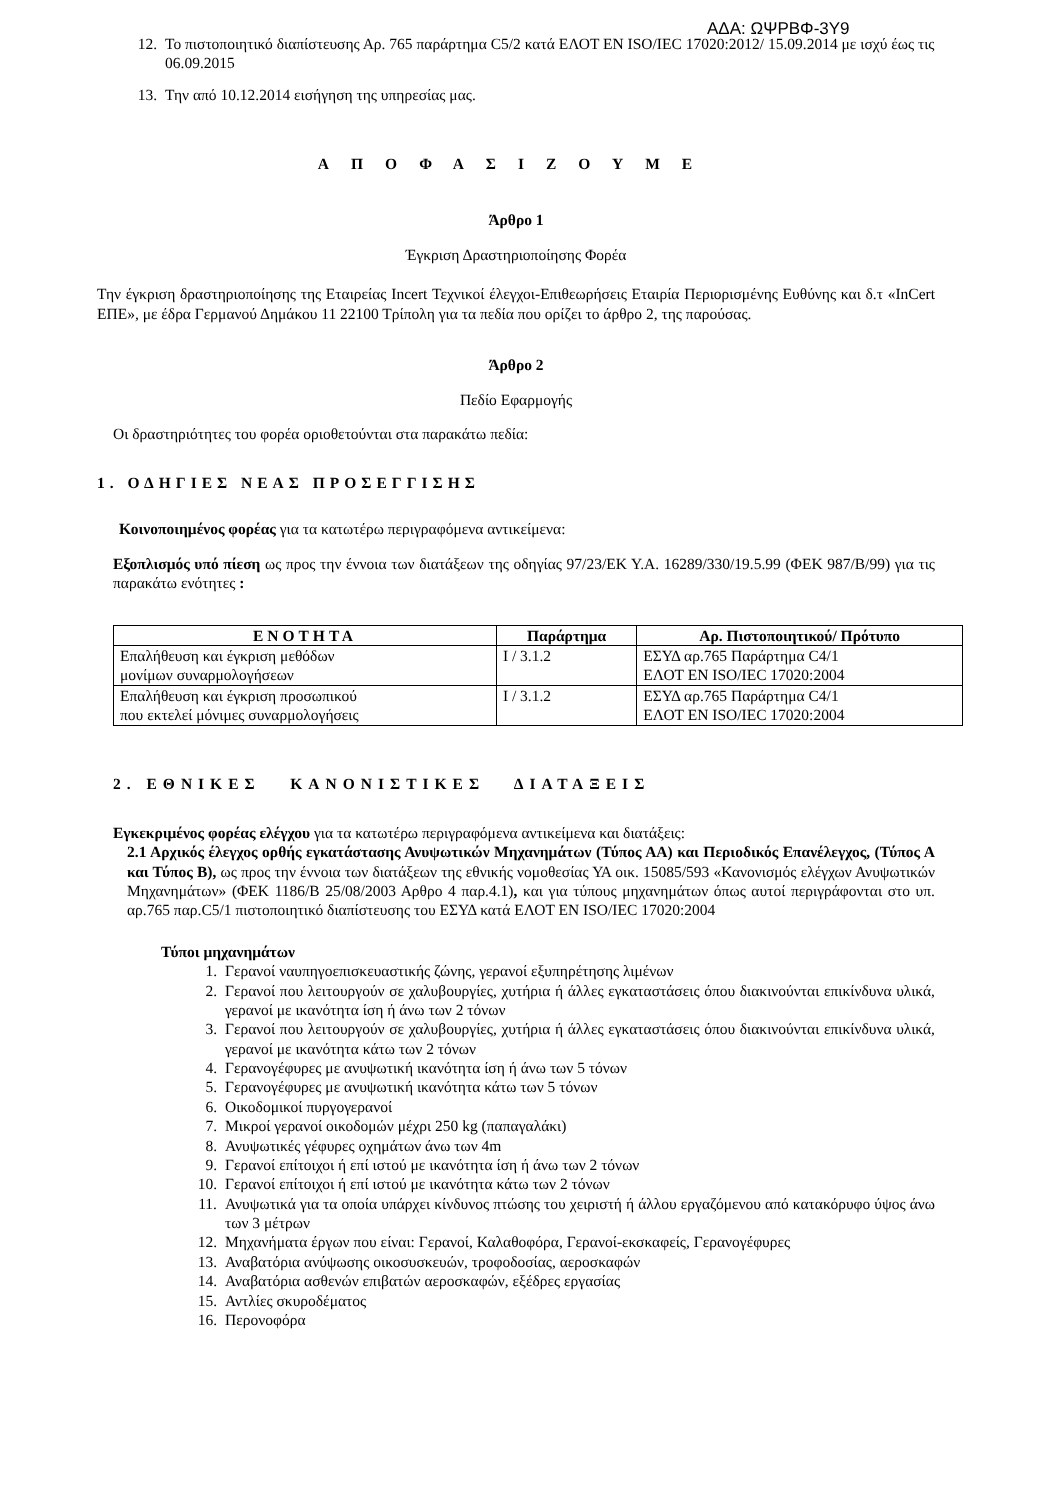ΑΔΑ: ΩΨΡΒΦ-3Υ9
12. Το πιστοποιητικό διαπίστευσης Αρ. 765 παράρτημα C5/2 κατά ΕΛΟΤ ΕΝ ISO/IEC 17020:2012/ 15.09.2014 με ισχύ έως τις 06.09.2015
13. Την από 10.12.2014 εισήγηση της υπηρεσίας μας.
ΑΠΟΦΑΣΙΖΟΥΜΕ
Άρθρο 1
Έγκριση Δραστηριοποίησης Φορέα
Την έγκριση δραστηριοποίησης της Εταιρείας Incert Τεχνικοί έλεγχοι-Επιθεωρήσεις Εταιρία Περιορισμένης Ευθύνης και δ.τ «InCert ΕΠΕ», με έδρα Γερμανού Δημάκου 11 22100 Τρίπολη για τα πεδία που ορίζει το άρθρο 2, της παρούσας.
Άρθρο 2
Πεδίο Εφαρμογής
Οι δραστηριότητες του φορέα οριοθετούνται στα παρακάτω πεδία:
1. ΟΔΗΓΙΕΣ ΝΕΑΣ ΠΡΟΣΕΓΓΙΣΗΣ
Κοινοποιημένος φορέας για τα κατωτέρω περιγραφόμενα αντικείμενα:
Εξοπλισμός υπό πίεση ως προς την έννοια των διατάξεων της οδηγίας 97/23/ΕΚ Υ.Α. 16289/330/19.5.99 (ΦΕΚ 987/Β/99) για τις παρακάτω ενότητες :
| ΕΝΟΤΗΤΑ | Παράρτημα | Αρ. Πιστοποιητικού/ Πρότυπο |
| --- | --- | --- |
| Επαλήθευση και έγκριση μεθόδων μονίμων συναρμολογήσεων | I / 3.1.2 | ΕΣΥΔ αρ.765 Παράρτημα C4/1 ΕΛΟΤ ΕΝ ISO/IEC 17020:2004 |
| Επαλήθευση και έγκριση προσωπικού που εκτελεί μόνιμες συναρμολογήσεις | I / 3.1.2 | ΕΣΥΔ αρ.765 Παράρτημα C4/1 ΕΛΟΤ ΕΝ ISO/IEC 17020:2004 |
2. ΕΘΝΙΚΕΣ ΚΑΝΟΝΙΣΤΙΚΕΣ ΔΙΑΤΑΞΕΙΣ
Εγκεκριμένος φορέας ελέγχου για τα κατωτέρω περιγραφόμενα αντικείμενα και διατάξεις:
2.1 Αρχικός έλεγχος ορθής εγκατάστασης Ανυψωτικών Μηχανημάτων (Τύπος ΑΑ) και Περιοδικός Επανέλεγχος, (Τύπος Α και Τύπος Β), ως προς την έννοια των διατάξεων της εθνικής νομοθεσίας ΥΑ οικ. 15085/593 «Κανονισμός ελέγχων Ανυψωτικών Μηχανημάτων» (ΦΕΚ 1186/Β 25/08/2003 Αρθρο 4 παρ.4.1), και για τύπους μηχανημάτων όπως αυτοί περιγράφονται στο υπ. αρ.765 παρ.C5/1 πιστοποιητικό διαπίστευσης του ΕΣΥΔ κατά ΕΛΟΤ ΕΝ ISO/IEC 17020:2004
Τύποι μηχανημάτων
1. Γερανοί ναυπηγοεπισκευαστικής ζώνης, γερανοί εξυπηρέτησης λιμένων
2. Γερανοί που λειτουργούν σε χαλυβουργίες, χυτήρια ή άλλες εγκαταστάσεις όπου διακινούνται επικίνδυνα υλικά, γερανοί με ικανότητα ίση ή άνω των 2 τόνων
3. Γερανοί που λειτουργούν σε χαλυβουργίες, χυτήρια ή άλλες εγκαταστάσεις όπου διακινούνται επικίνδυνα υλικά, γερανοί με ικανότητα κάτω των 2 τόνων
4. Γερανογέφυρες με ανυψωτική ικανότητα ίση ή άνω των 5 τόνων
5. Γερανογέφυρες με ανυψωτική ικανότητα κάτω των 5 τόνων
6. Οικοδομικοί πυργογερανοί
7. Μικροί γερανοί οικοδομών μέχρι 250 kg (παπαγαλάκι)
8. Ανυψωτικές γέφυρες οχημάτων άνω των 4m
9. Γερανοί επίτοιχοι ή επί ιστού με ικανότητα ίση ή άνω των 2 τόνων
10. Γερανοί επίτοιχοι ή επί ιστού με ικανότητα κάτω των 2 τόνων
11. Ανυψωτικά για τα οποία υπάρχει κίνδυνος πτώσης του χειριστή ή άλλου εργαζόμενου από κατακόρυφο ύψος άνω των 3 μέτρων
12. Μηχανήματα έργων που είναι: Γερανοί, Καλαθοφόρα, Γερανοί-εκσκαφείς, Γερανογέφυρες
13. Αναβατόρια ανύψωσης οικοσυσκευών, τροφοδοσίας, αεροσκαφών
14. Αναβατόρια ασθενών επιβατών αεροσκαφών, εξέδρες εργασίας
15. Αντλίες σκυροδέματος
16. Περονοφόρα